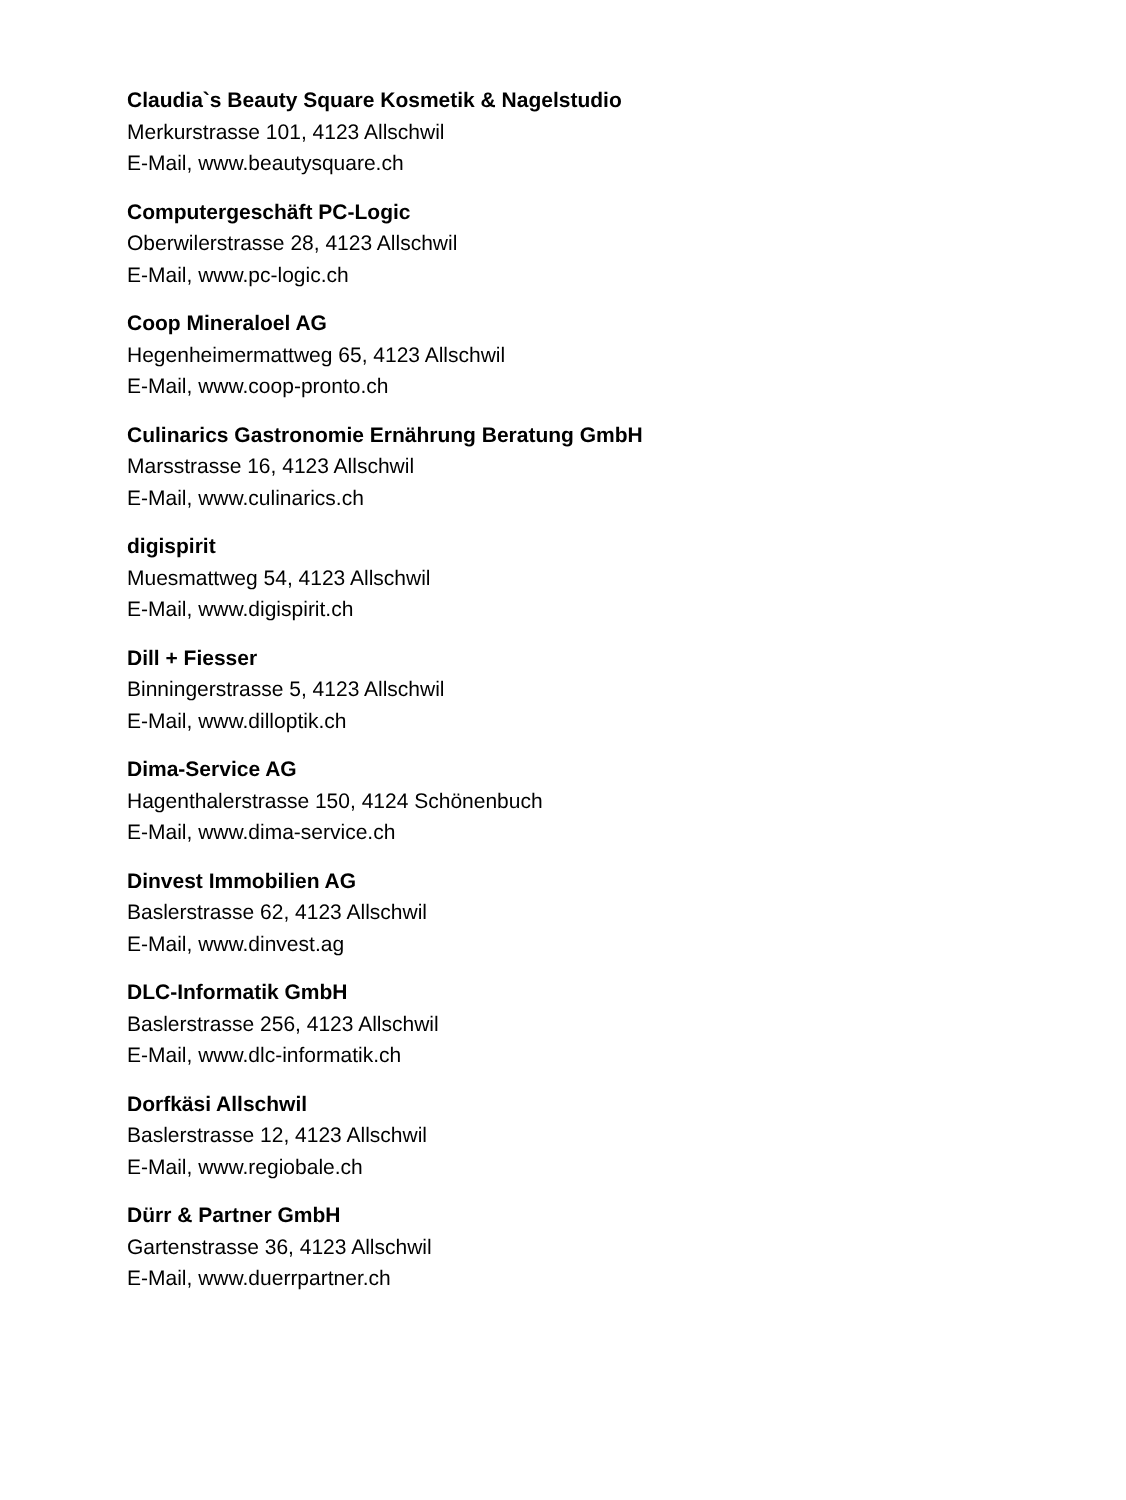Claudia`s Beauty Square Kosmetik & Nagelstudio
Merkurstrasse 101, 4123 Allschwil
E-Mail, www.beautysquare.ch
Computergeschäft PC-Logic
Oberwilerstrasse 28, 4123 Allschwil
E-Mail, www.pc-logic.ch
Coop Mineraloel AG
Hegenheimermattweg 65, 4123 Allschwil
E-Mail, www.coop-pronto.ch
Culinarics Gastronomie Ernährung Beratung GmbH
Marsstrasse 16, 4123 Allschwil
E-Mail, www.culinarics.ch
digispirit
Muesmattweg 54, 4123 Allschwil
E-Mail, www.digispirit.ch
Dill + Fiesser
Binningerstrasse 5, 4123 Allschwil
E-Mail, www.dilloptik.ch
Dima-Service AG
Hagenthalerstrasse 150, 4124 Schönenbuch
E-Mail, www.dima-service.ch
Dinvest Immobilien AG
Baslerstrasse 62, 4123 Allschwil
E-Mail, www.dinvest.ag
DLC-Informatik GmbH
Baslerstrasse 256, 4123 Allschwil
E-Mail, www.dlc-informatik.ch
Dorfkäsi Allschwil
Baslerstrasse 12, 4123 Allschwil
E-Mail, www.regiobale.ch
Dürr & Partner GmbH
Gartenstrasse 36, 4123 Allschwil
E-Mail, www.duerrpartner.ch